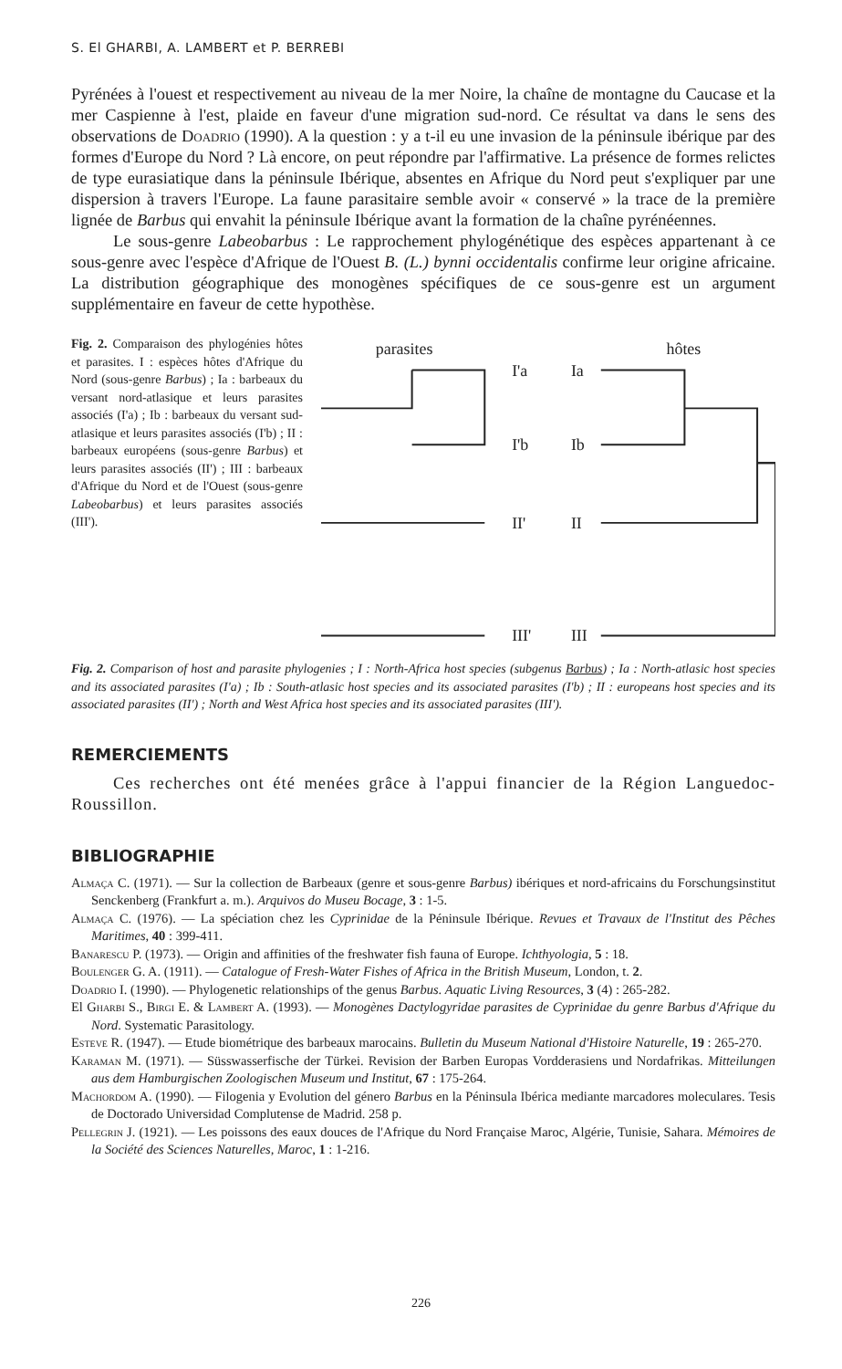S. El GHARBI, A. LAMBERT et P. BERREBI
Pyrénées à l'ouest et respectivement au niveau de la mer Noire, la chaîne de montagne du Caucase et la mer Caspienne à l'est, plaide en faveur d'une migration sud-nord. Ce résultat va dans le sens des observations de Doadrio (1990). A la question : y a t-il eu une invasion de la péninsule ibérique par des formes d'Europe du Nord ? Là encore, on peut répondre par l'affirmative. La présence de formes relictes de type eurasiatique dans la péninsule Ibérique, absentes en Afrique du Nord peut s'expliquer par une dispersion à travers l'Europe. La faune parasitaire semble avoir « conservé » la trace de la première lignée de Barbus qui envahit la péninsule Ibérique avant la formation de la chaîne pyrénéennes.
Le sous-genre Labeobarbus : Le rapprochement phylogénétique des espèces appartenant à ce sous-genre avec l'espèce d'Afrique de l'Ouest B. (L.) bynni occidentalis confirme leur origine africaine. La distribution géographique des monogènes spécifiques de ce sous-genre est un argument supplémentaire en faveur de cette hypothèse.
Fig. 2. Comparaison des phylogénies hôtes et parasites. I : espèces hôtes d'Afrique du Nord (sous-genre Barbus) ; Ia : barbeaux du versant nord-atlasique et leurs parasites associés (I'a) ; Ib : barbeaux du versant sud-atlasique et leurs parasites associés (I'b) ; II : barbeaux européens (sous-genre Barbus) et leurs parasites associés (II') ; III : barbeaux d'Afrique du Nord et de l'Ouest (sous-genre Labeobarbus) et leurs parasites associés (III').
parasites
hôtes
I'a
Ia
I'b
Ib
II'
II
III'
III
Fig. 2. Comparison of host and parasite phylogenies ; I : North-Africa host species (subgenus Barbus) ; Ia : North-atlasic host species and its associated parasites (I'a) ; Ib : South-atlasic host species and its associated parasites (I'b) ; II : europeans host species and its associated parasites (II') ; North and West Africa host species and its associated parasites (III').
REMERCIEMENTS
Ces recherches ont été menées grâce à l'appui financier de la Région Languedoc-Roussillon.
BIBLIOGRAPHIE
Almaça C. (1971). — Sur la collection de Barbeaux (genre et sous-genre Barbus) ibériques et nord-africains du Forschungsinstitut Senckenberg (Frankfurt a. m.). Arquivos do Museu Bocage, 3 : 1-5.
Almaça C. (1976). — La spéciation chez les Cyprinidae de la Péninsule Ibérique. Revues et Travaux de l'Institut des Pêches Maritimes, 40 : 399-411.
Banarescu P. (1973). — Origin and affinities of the freshwater fish fauna of Europe. Ichthyologia, 5 : 18.
Boulenger G. A. (1911). — Catalogue of Fresh-Water Fishes of Africa in the British Museum, London, t. 2.
Doadrio I. (1990). — Phylogenetic relationships of the genus Barbus. Aquatic Living Resources, 3 (4) : 265-282.
El Gharbi S., Birgi E. & Lambert A. (1993). — Monogènes Dactylogyridae parasites de Cyprinidae du genre Barbus d'Afrique du Nord. Systematic Parasitology.
Esteve R. (1947). — Etude biométrique des barbeaux marocains. Bulletin du Museum National d'Histoire Naturelle, 19 : 265-270.
Karaman M. (1971). — Süsswasserfische der Türkei. Revision der Barben Europas Vordderasiens und Nordafrikas. Mitteilungen aus dem Hamburgischen Zoologischen Museum und Institut, 67 : 175-264.
Machordom A. (1990). — Filogenia y Evolution del género Barbus en la Péninsula Ibérica mediante marcadores moleculares. Tesis de Doctorado Universidad Complutense de Madrid. 258 p.
Pellegrin J. (1921). — Les poissons des eaux douces de l'Afrique du Nord Française Maroc, Algérie, Tunisie, Sahara. Mémoires de la Société des Sciences Naturelles, Maroc, 1 : 1-216.
226